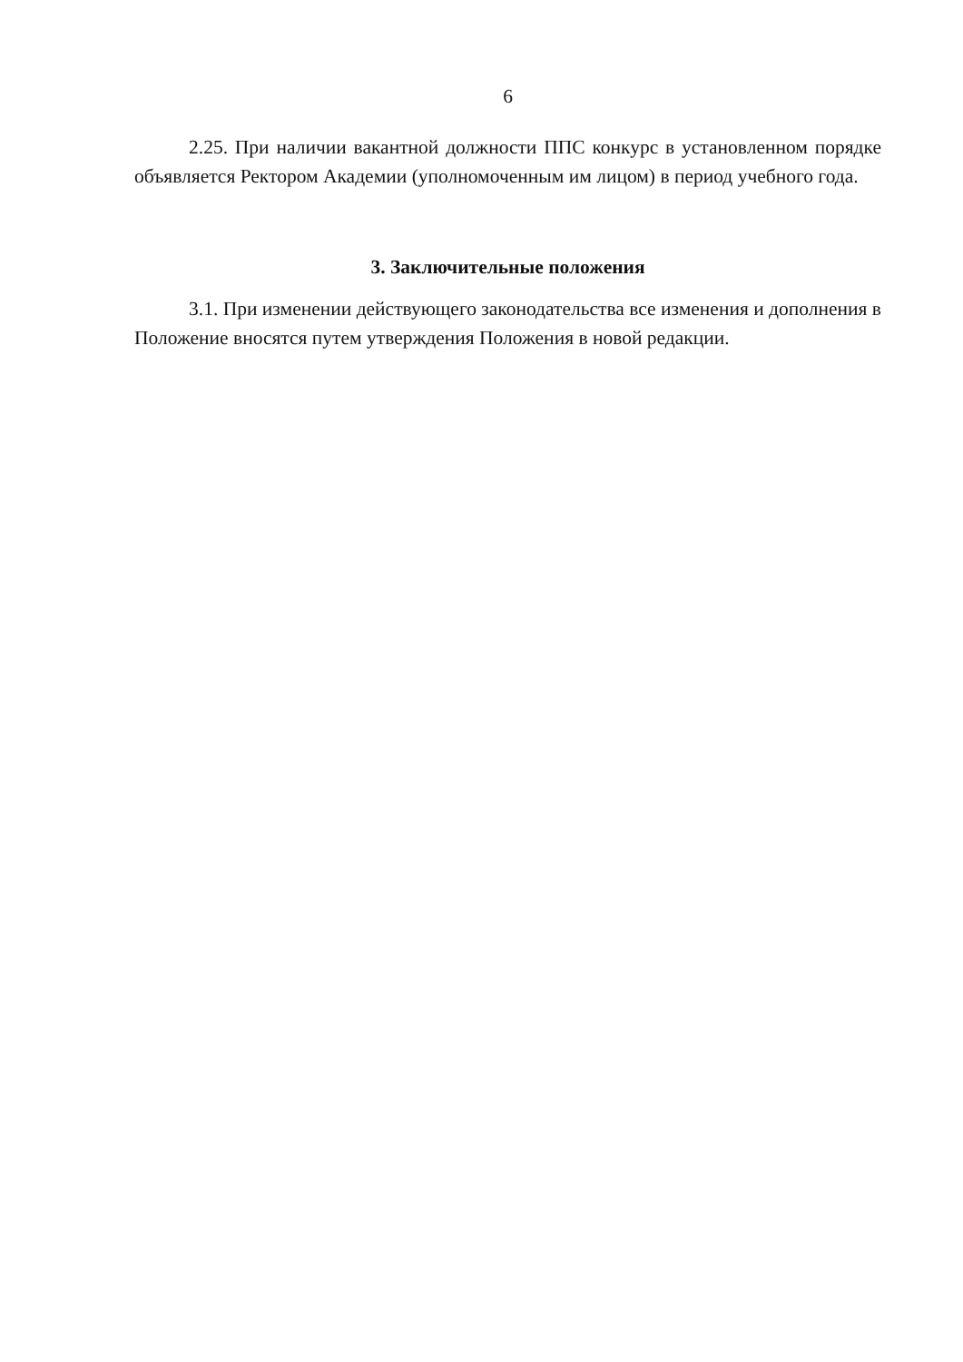6
2.25. При наличии вакантной должности ППС конкурс в установленном порядке объявляется Ректором Академии (уполномоченным им лицом) в период учебного года.
3. Заключительные положения
3.1. При изменении действующего законодательства все изменения и дополнения в Положение вносятся путем утверждения Положения в новой редакции.